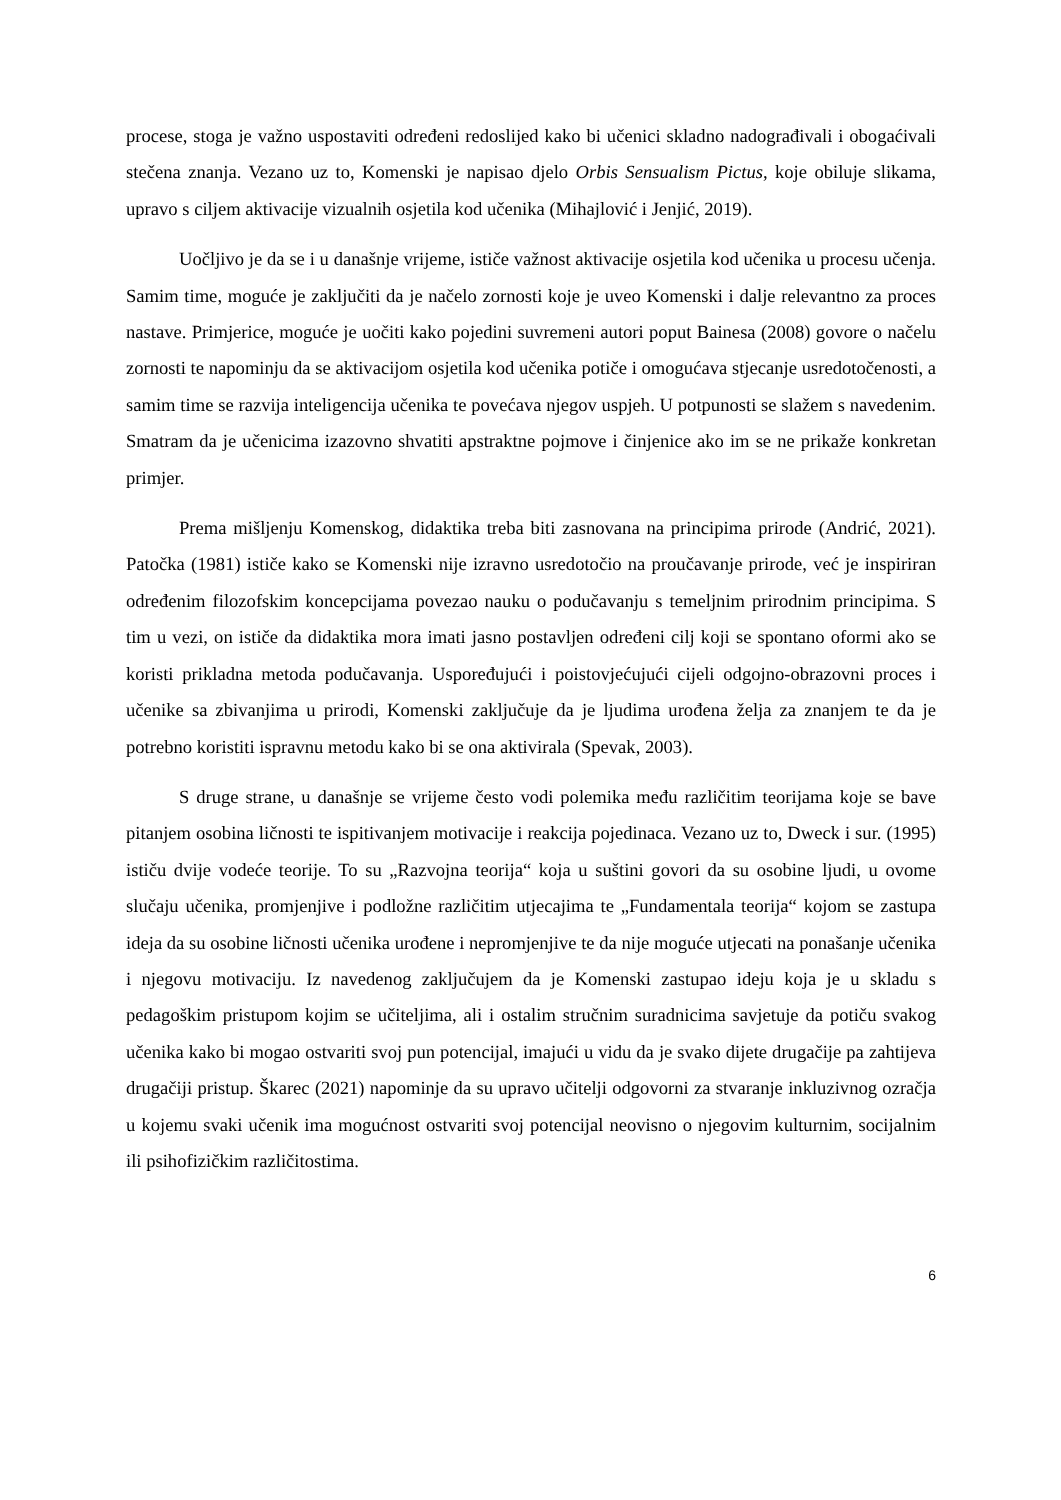procese, stoga je važno uspostaviti određeni redoslijed kako bi učenici skladno nadograđivali i obogaćivali stečena znanja. Vezano uz to, Komenski je napisao djelo Orbis Sensualism Pictus, koje obiluje slikama, upravo s ciljem aktivacije vizualnih osjetila kod učenika (Mihajlović i Jenjić, 2019).
Uočljivo je da se i u današnje vrijeme, ističe važnost aktivacije osjetila kod učenika u procesu učenja. Samim time, moguće je zaključiti da je načelo zornosti koje je uveo Komenski i dalje relevantno za proces nastave. Primjerice, moguće je uočiti kako pojedini suvremeni autori poput Bainesa (2008) govore o načelu zornosti te napominju da se aktivacijom osjetila kod učenika potiče i omogućava stjecanje usredotočenosti, a samim time se razvija inteligencija učenika te povećava njegov uspjeh. U potpunosti se slažem s navedenim. Smatram da je učenicima izazovno shvatiti apstraktne pojmove i činjenice ako im se ne prikaže konkretan primjer.
Prema mišljenju Komenskog, didaktika treba biti zasnovana na principima prirode (Andrić, 2021). Patočka (1981) ističe kako se Komenski nije izravno usredotočio na proučavanje prirode, već je inspiriran određenim filozofskim koncepcijama povezao nauku o podučavanju s temeljnim prirodnim principima. S tim u vezi, on ističe da didaktika mora imati jasno postavljen određeni cilj koji se spontano oformi ako se koristi prikladna metoda podučavanja. Uspoređujući i poistovjećujući cijeli odgojno-obrazovni proces i učenike sa zbivanjima u prirodi, Komenski zaključuje da je ljudima urođena želja za znanjem te da je potrebno koristiti ispravnu metodu kako bi se ona aktivirala (Spevak, 2003).
S druge strane, u današnje se vrijeme često vodi polemika među različitim teorijama koje se bave pitanjem osobina ličnosti te ispitivanjem motivacije i reakcija pojedinaca. Vezano uz to, Dweck i sur. (1995) ističu dvije vodeće teorije. To su „Razvojna teorija“ koja u suštini govori da su osobine ljudi, u ovome slučaju učenika, promjenjive i podložne različitim utjecajima te „Fundamentala teorija“ kojom se zastupa ideja da su osobine ličnosti učenika urođene i nepromjenjive te da nije moguće utjecati na ponašanje učenika i njegovu motivaciju. Iz navedenog zaključujem da je Komenski zastupao ideju koja je u skladu s pedagoškim pristupom kojim se učiteljima, ali i ostalim stručnim suradnicima savjetuje da potiču svakog učenika kako bi mogao ostvariti svoj pun potencijal, imajući u vidu da je svako dijete drugačije pa zahtijeva drugačiji pristup. Škarec (2021) napominje da su upravo učitelji odgovorni za stvaranje inkluzivnog ozračja u kojemu svaki učenik ima mogućnost ostvariti svoj potencijal neovisno o njegovim kulturnim, socijalnim ili psihofizičkim različitostima.
6